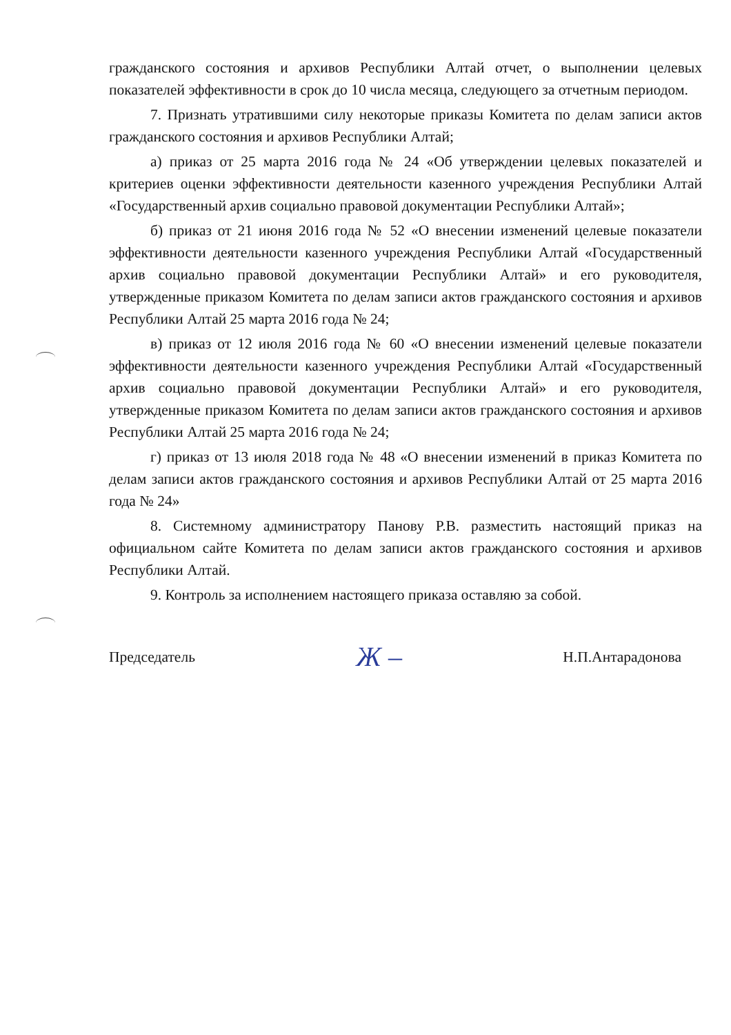гражданского состояния и архивов Республики Алтай отчет, о выполнении целевых показателей эффективности в срок до 10 числа месяца, следующего за отчетным периодом.
7. Признать утратившими силу некоторые приказы Комитета по делам записи актов гражданского состояния и архивов Республики Алтай;
а) приказ от 25 марта 2016 года № 24 «Об утверждении целевых показателей и критериев оценки эффективности деятельности казенного учреждения Республики Алтай «Государственный архив социально правовой документации Республики Алтай»;
б) приказ от 21 июня 2016 года № 52 «О внесении изменений целевые показатели эффективности деятельности казенного учреждения Республики Алтай «Государственный архив социально правовой документации Республики Алтай» и его руководителя, утвержденные приказом Комитета по делам записи актов гражданского состояния и архивов Республики Алтай 25 марта 2016 года № 24;
в) приказ от 12 июля 2016 года № 60 «О внесении изменений целевые показатели эффективности деятельности казенного учреждения Республики Алтай «Государственный архив социально правовой документации Республики Алтай» и его руководителя, утвержденные приказом Комитета по делам записи актов гражданского состояния и архивов Республики Алтай 25 марта 2016 года № 24;
г) приказ от 13 июля 2018 года № 48 «О внесении изменений в приказ Комитета по делам записи актов гражданского состояния и архивов Республики Алтай от 25 марта 2016 года № 24»
8. Системному администратору Панову Р.В. разместить настоящий приказ на официальном сайте Комитета по делам записи актов гражданского состояния и архивов Республики Алтай.
9. Контроль за исполнением настоящего приказа оставляю за собой.
Председатель Ж – Н.П.Антарадонова